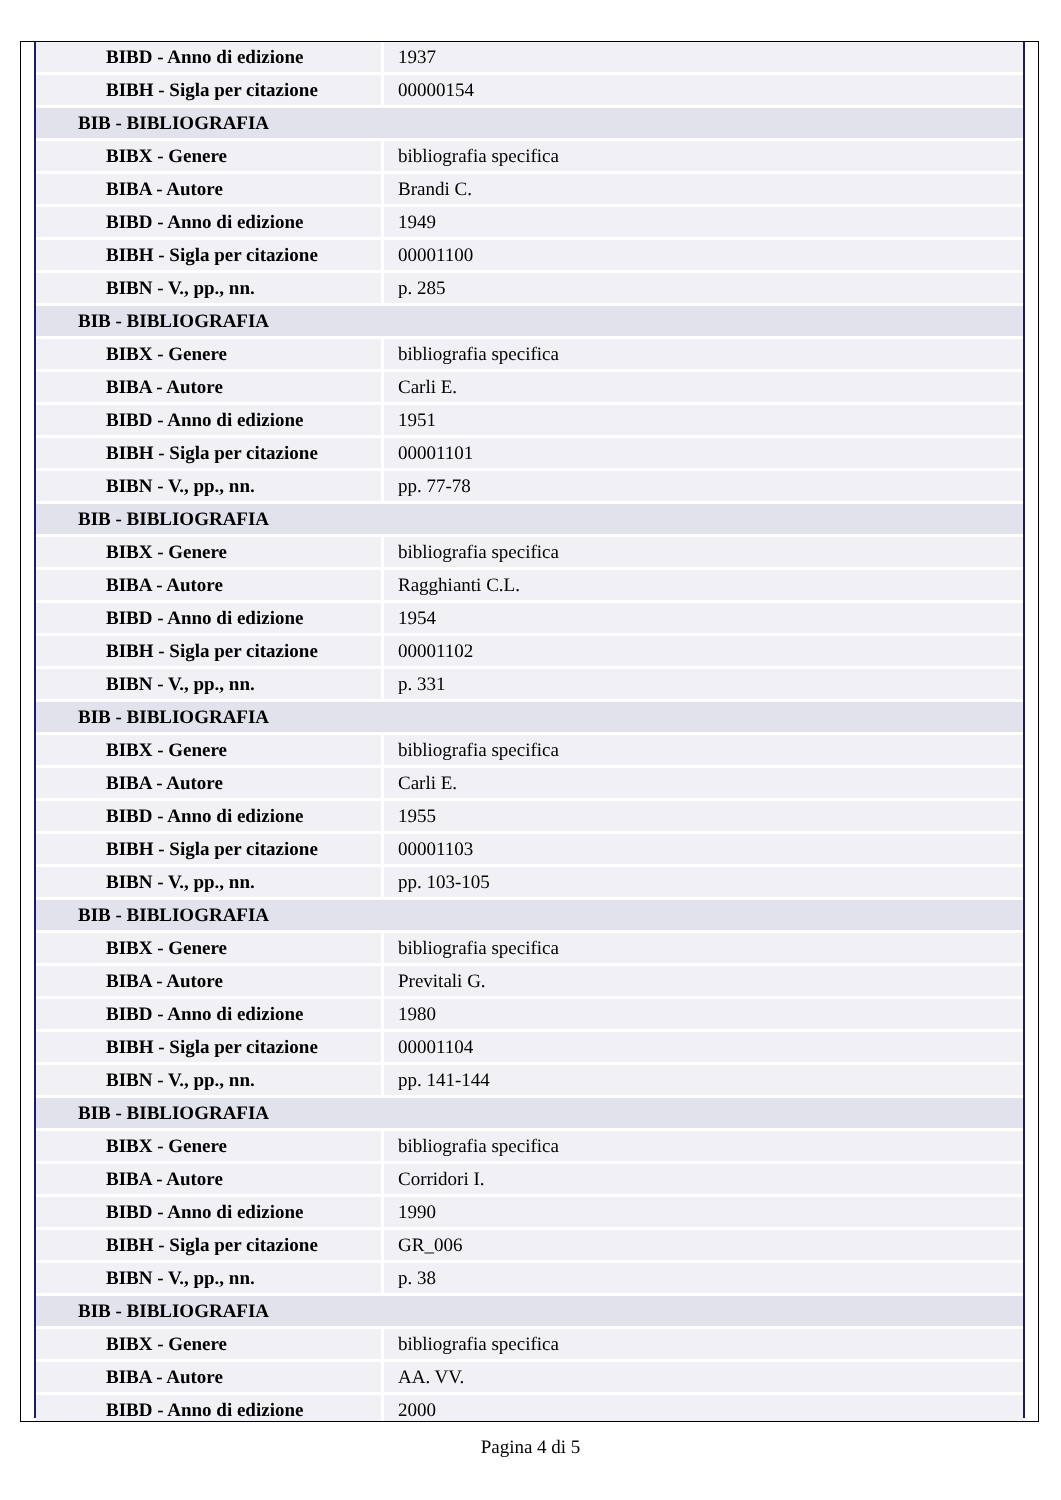| BIBD - Anno di edizione | 1937 |
| BIBH - Sigla per citazione | 00000154 |
| BIB - BIBLIOGRAFIA | |
| BIBX - Genere | bibliografia specifica |
| BIBA - Autore | Brandi C. |
| BIBD - Anno di edizione | 1949 |
| BIBH - Sigla per citazione | 00001100 |
| BIBN - V., pp., nn. | p. 285 |
| BIB - BIBLIOGRAFIA | |
| BIBX - Genere | bibliografia specifica |
| BIBA - Autore | Carli E. |
| BIBD - Anno di edizione | 1951 |
| BIBH - Sigla per citazione | 00001101 |
| BIBN - V., pp., nn. | pp. 77-78 |
| BIB - BIBLIOGRAFIA | |
| BIBX - Genere | bibliografia specifica |
| BIBA - Autore | Ragghianti C.L. |
| BIBD - Anno di edizione | 1954 |
| BIBH - Sigla per citazione | 00001102 |
| BIBN - V., pp., nn. | p. 331 |
| BIB - BIBLIOGRAFIA | |
| BIBX - Genere | bibliografia specifica |
| BIBA - Autore | Carli E. |
| BIBD - Anno di edizione | 1955 |
| BIBH - Sigla per citazione | 00001103 |
| BIBN - V., pp., nn. | pp. 103-105 |
| BIB - BIBLIOGRAFIA | |
| BIBX - Genere | bibliografia specifica |
| BIBA - Autore | Previtali G. |
| BIBD - Anno di edizione | 1980 |
| BIBH - Sigla per citazione | 00001104 |
| BIBN - V., pp., nn. | pp. 141-144 |
| BIB - BIBLIOGRAFIA | |
| BIBX - Genere | bibliografia specifica |
| BIBA - Autore | Corridori I. |
| BIBD - Anno di edizione | 1990 |
| BIBH - Sigla per citazione | GR_006 |
| BIBN - V., pp., nn. | p. 38 |
| BIB - BIBLIOGRAFIA | |
| BIBX - Genere | bibliografia specifica |
| BIBA - Autore | AA. VV. |
| BIBD - Anno di edizione | 2000 |
Pagina 4 di 5